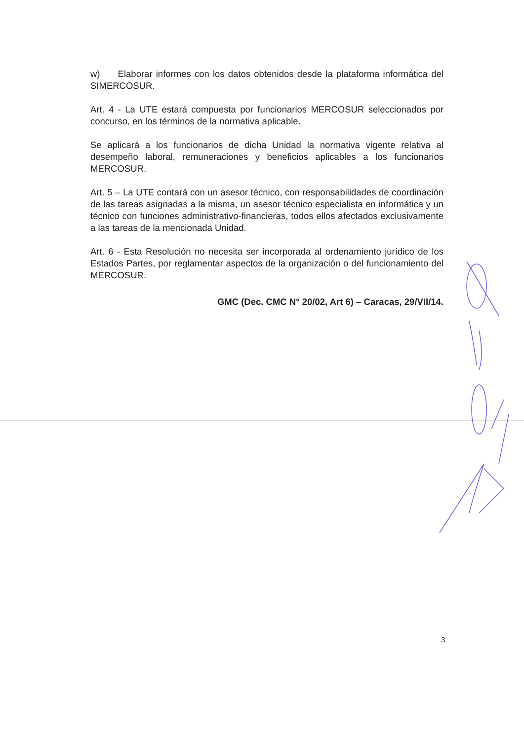w) Elaborar informes con los datos obtenidos desde la plataforma informática del SIMERCOSUR.
Art. 4 - La UTE estará compuesta por funcionarios MERCOSUR seleccionados por concurso, en los términos de la normativa aplicable.
Se aplicará a los funcionarios de dicha Unidad la normativa vigente relativa al desempeño laboral, remuneraciones y beneficios aplicables a los funcionarios MERCOSUR.
Art. 5 – La UTE contará con un asesor técnico, con responsabilidades de coordinación de las tareas asignadas a la misma, un asesor técnico especialista en informática y un técnico con funciones administrativo-financieras, todos ellos afectados exclusivamente a las tareas de la mencionada Unidad.
Art. 6 - Esta Resolución no necesita ser incorporada al ordenamiento jurídico de los Estados Partes, por reglamentar aspectos de la organización o del funcionamiento del MERCOSUR.
GMC (Dec. CMC N° 20/02, Art 6) – Caracas, 29/VII/14.
3